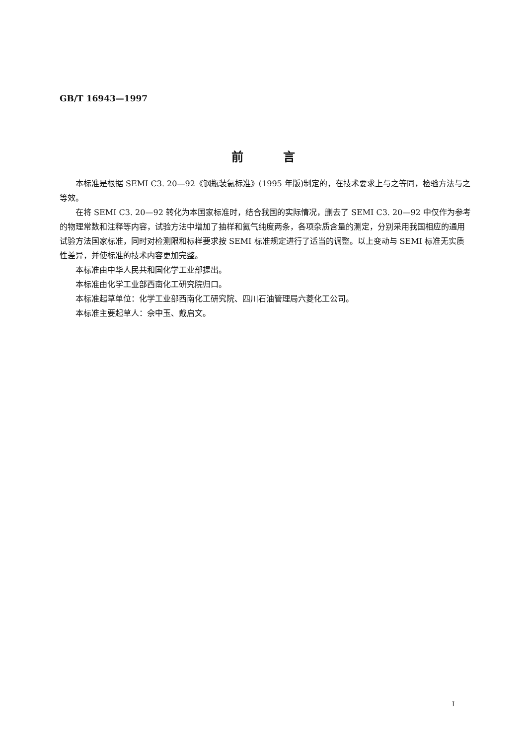GB/T 16943—1997
前　　　言
本标准是根据 SEMI C3. 20—92《钢瓶装氦标准》(1995 年版)制定的，在技术要求上与之等同，检验方法与之等效。
在将 SEMI C3. 20—92 转化为本国家标准时，结合我国的实际情况，删去了 SEMI C3. 20—92 中仅作为参考的物理常数和注释等内容，试验方法中增加了抽样和氦气纯度两条，各项杂质含量的测定，分别采用我国相应的通用试验方法国家标准，同时对检测限和标样要求按 SEMI 标准规定进行了适当的调整。以上变动与 SEMI 标准无实质性差异，并使标准的技术内容更加完整。
本标准由中华人民共和国化学工业部提出。
本标准由化学工业部西南化工研究院归口。
本标准起草单位：化学工业部西南化工研究院、四川石油管理局六菱化工公司。
本标准主要起草人：佘中玉、戴启文。
I